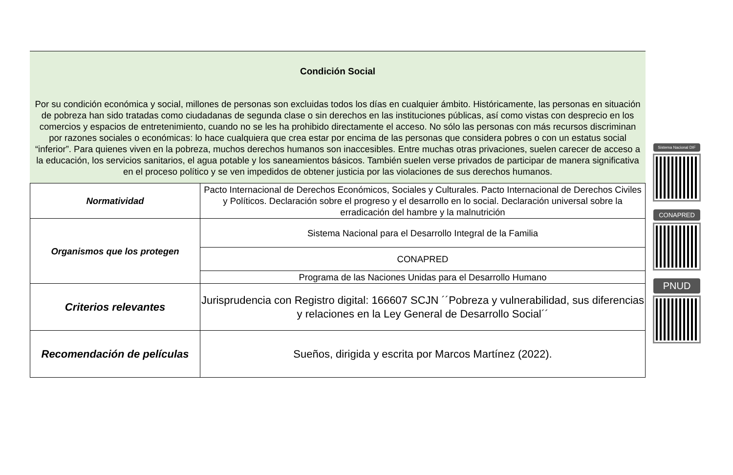Condición Social
Por su condición económica y social, millones de personas son excluidas todos los días en cualquier ámbito. Históricamente, las personas en situación de pobreza han sido tratadas como ciudadanas de segunda clase o sin derechos en las instituciones públicas, así como vistas con desprecio en los comercios y espacios de entretenimiento, cuando no se les ha prohibido directamente el acceso. No sólo las personas con más recursos discriminan por razones sociales o económicas: lo hace cualquiera que crea estar por encima de las personas que considera pobres o con un estatus social “inferior”. Para quienes viven en la pobreza, muchos derechos humanos son inaccesibles. Entre muchas otras privaciones, suelen carecer de acceso a la educación, los servicios sanitarios, el agua potable y los saneamientos básicos. También suelen verse privados de participar de manera significativa en el proceso político y se ven impedidos de obtener justicia por las violaciones de sus derechos humanos.
| Normatividad | Pacto Internacional de Derechos Económicos, Sociales y Culturales. Pacto Internacional de Derechos Civiles y Políticos. Declaración sobre el progreso y el desarrollo en lo social. Declaración universal sobre la erradicación del hambre y la malnutrición |
| Organismos que los protegen | Sistema Nacional para el Desarrollo Integral de la Familia |
| | CONAPRED |
| | Programa de las Naciones Unidas para el Desarrollo Humano |
| Criterios relevantes | Jurisprudencia con Registro digital: 166607 SCJN ´´Pobreza y vulnerabilidad, sus diferencias y relaciones en la Ley General de Desarrollo Social´´ |
| Recomendación de películas | Sueños, dirigida y escrita por Marcos Martínez (2022). |
Sistema Nacional DIF
CONAPRED
PNUD